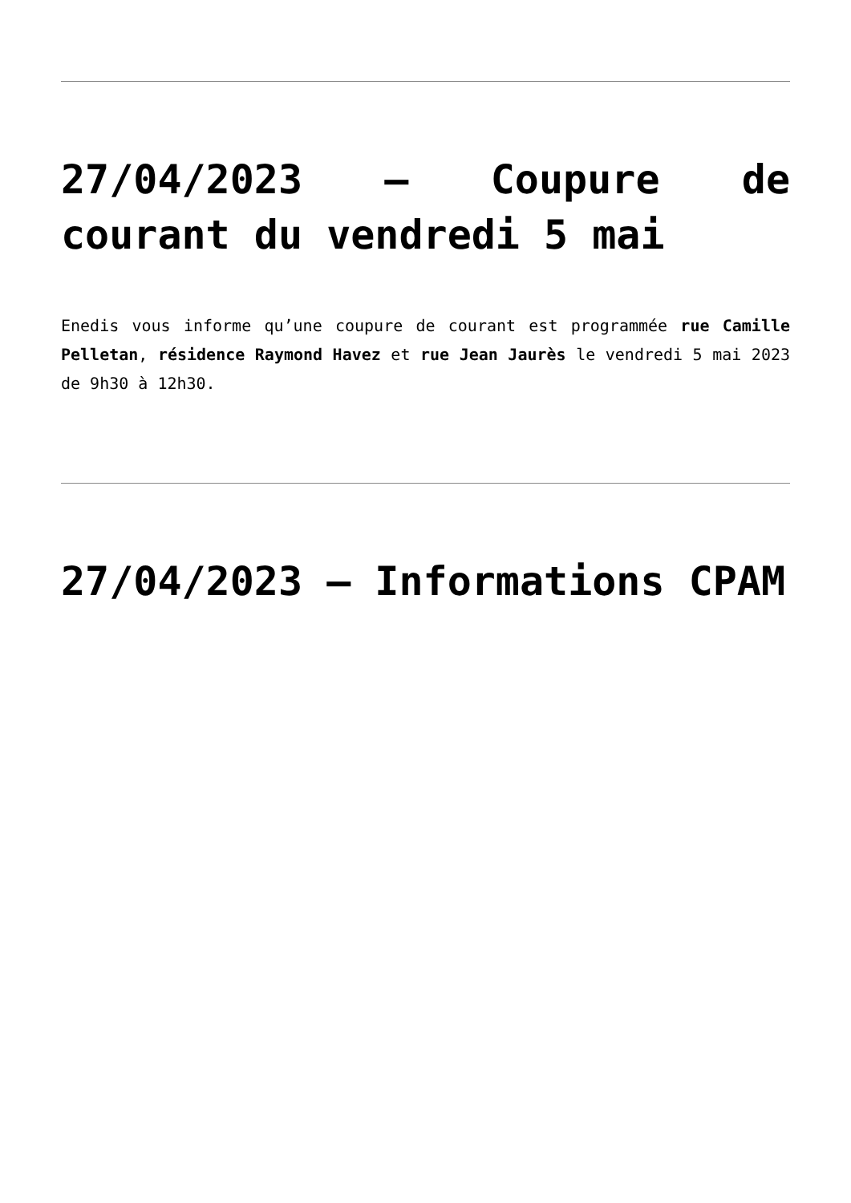27/04/2023 – Coupure de courant du vendredi 5 mai
Enedis vous informe qu’une coupure de courant est programmée rue Camille Pelletan, résidence Raymond Havez et rue Jean Jaurès le vendredi 5 mai 2023 de 9h30 à 12h30.
27/04/2023 – Informations CPAM